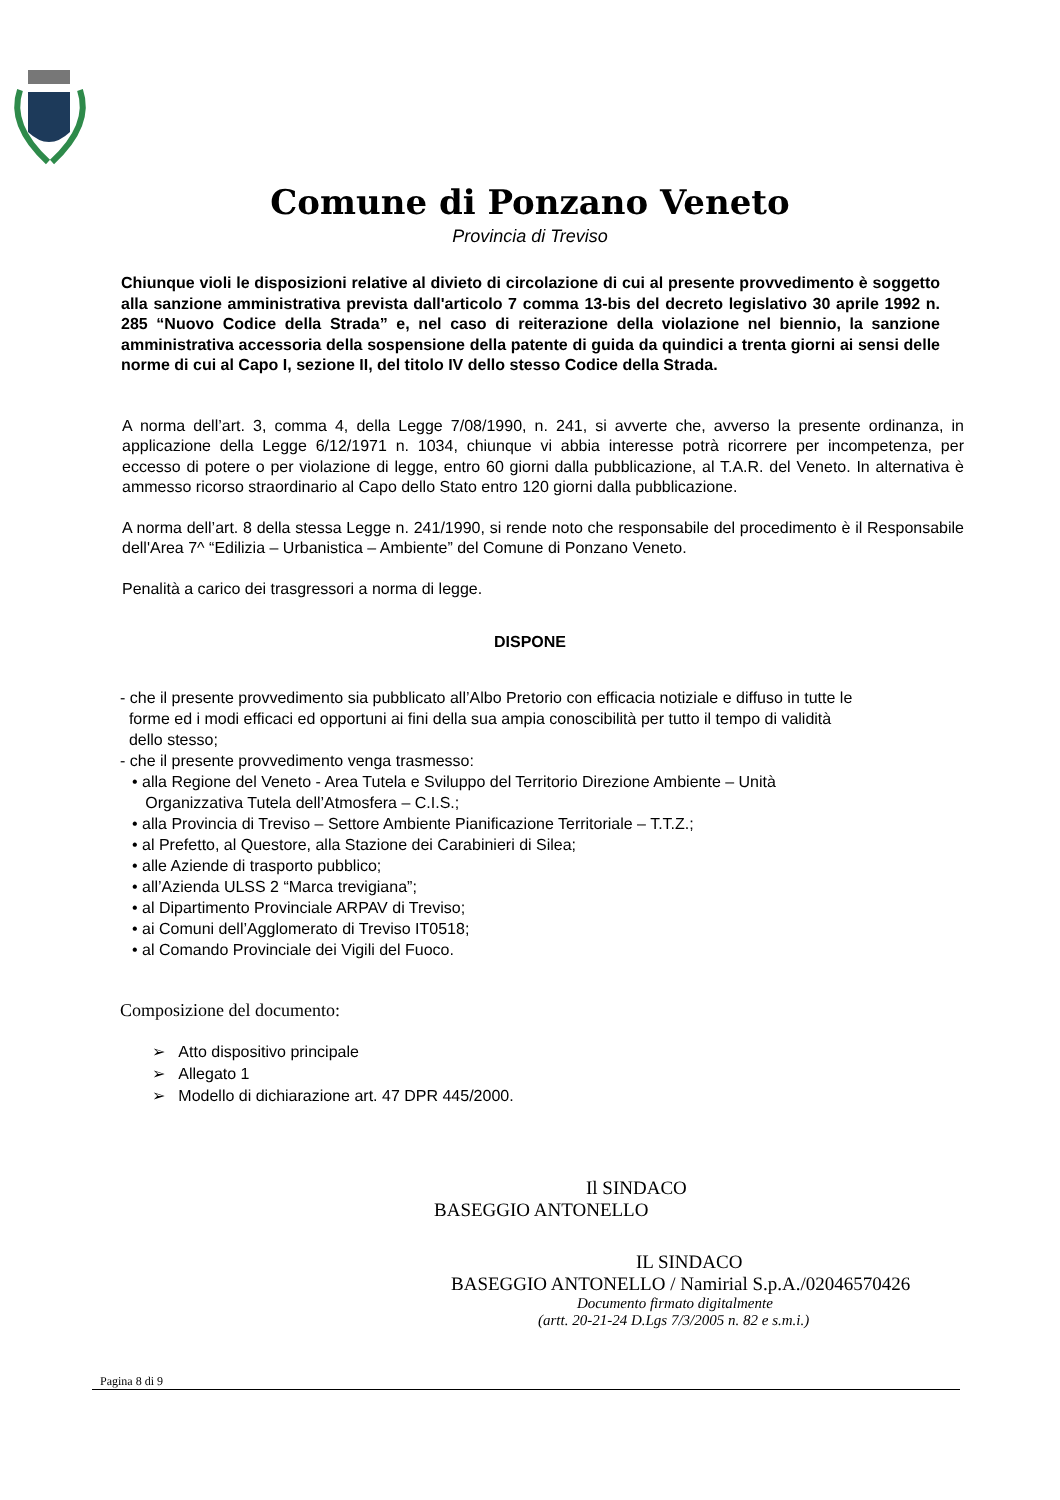Comune di Ponzano Veneto
Provincia di Treviso
Chiunque violi le disposizioni relative al divieto di circolazione di cui al presente provvedimento è soggetto alla sanzione amministrativa prevista dall'articolo 7 comma 13-bis del decreto legislativo 30 aprile 1992 n. 285 “Nuovo Codice della Strada” e, nel caso di reiterazione della violazione nel biennio, la sanzione amministrativa accessoria della sospensione della patente di guida da quindici a trenta giorni ai sensi delle norme di cui al Capo I, sezione II, del titolo IV dello stesso Codice della Strada.
A norma dell’art. 3, comma 4, della Legge 7/08/1990, n. 241, si avverte che, avverso la presente ordinanza, in applicazione della Legge 6/12/1971 n. 1034, chiunque vi abbia interesse potrà ricorrere per incompetenza, per eccesso di potere o per violazione di legge, entro 60 giorni dalla pubblicazione, al T.A.R. del Veneto. In alternativa è ammesso ricorso straordinario al Capo dello Stato entro 120 giorni dalla pubblicazione.
A norma dell’art. 8 della stessa Legge n. 241/1990, si rende noto che responsabile del procedimento è il Responsabile dell'Area 7^ “Edilizia – Urbanistica – Ambiente” del Comune di Ponzano Veneto.
Penalità a carico dei trasgressori a norma di legge.
DISPONE
- che il presente provvedimento sia pubblicato all’Albo Pretorio con efficacia notiziale e diffuso in tutte le
forme ed i modi efficaci ed opportuni ai fini della sua ampia conoscibilità per tutto il tempo di validità
dello stesso;
- che il presente provvedimento venga trasmesso:
• alla Regione del Veneto - Area Tutela e Sviluppo del Territorio Direzione Ambiente – Unità
Organizzativa Tutela dell’Atmosfera – C.I.S.;
• alla Provincia di Treviso – Settore Ambiente Pianificazione Territoriale – T.T.Z.;
• al Prefetto, al Questore, alla Stazione dei Carabinieri di Silea;
• alle Aziende di trasporto pubblico;
• all’Azienda ULSS 2 “Marca trevigiana”;
• al Dipartimento Provinciale ARPAV di Treviso;
• ai Comuni dell’Agglomerato di Treviso IT0518;
• al Comando Provinciale dei Vigili del Fuoco.
Composizione del documento:
➢ Atto dispositivo principale
➢ Allegato 1
➢ Modello di dichiarazione art. 47 DPR 445/2000.
Il SINDACO
BASEGGIO ANTONELLO
IL SINDACO
BASEGGIO ANTONELLO / Namirial S.p.A./02046570426
Documento firmato digitalmente
(artt. 20-21-24 D.Lgs 7/3/2005 n. 82 e s.m.i.)
Pagina 8 di 9